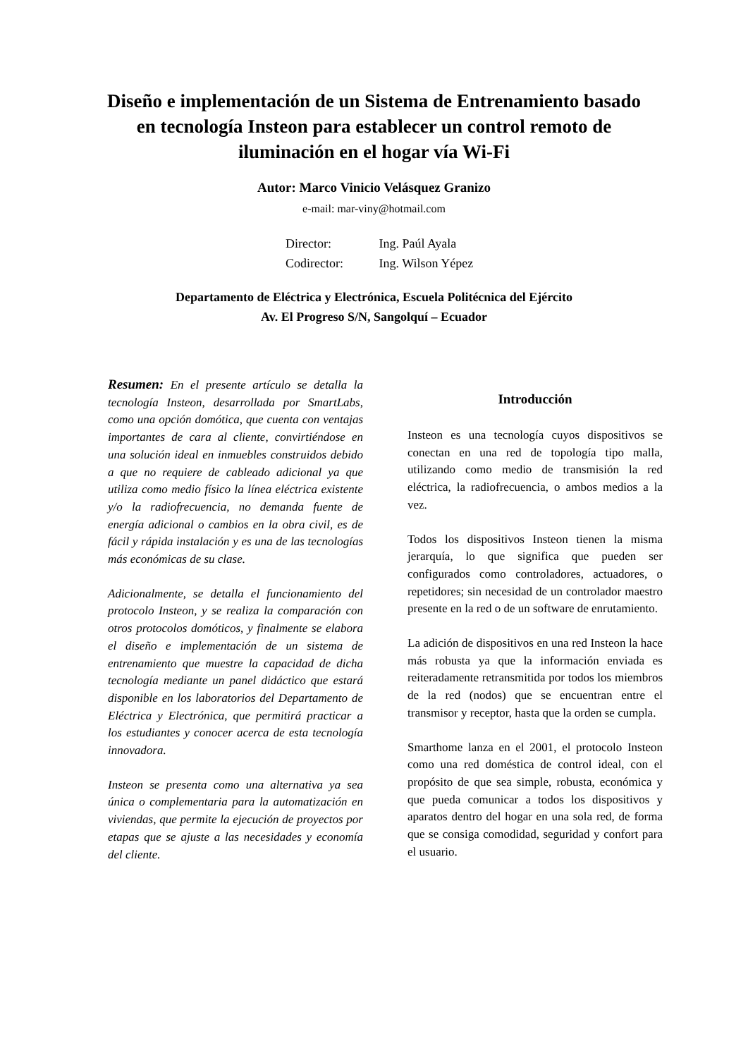Diseño e implementación de un Sistema de Entrenamiento basado en tecnología Insteon para establecer un control remoto de iluminación en el hogar vía Wi-Fi
Autor: Marco Vinicio Velásquez Granizo
e-mail: mar-viny@hotmail.com
Director: Ing. Paúl Ayala
Codirector: Ing. Wilson Yépez
Departamento de Eléctrica y Electrónica, Escuela Politécnica del Ejército
Av. El Progreso S/N, Sangolquí – Ecuador
Resumen: En el presente artículo se detalla la tecnología Insteon, desarrollada por SmartLabs, como una opción domótica, que cuenta con ventajas importantes de cara al cliente, convirtiéndose en una solución ideal en inmuebles construidos debido a que no requiere de cableado adicional ya que utiliza como medio físico la línea eléctrica existente y/o la radiofrecuencia, no demanda fuente de energía adicional o cambios en la obra civil, es de fácil y rápida instalación y es una de las tecnologías más económicas de su clase.
Adicionalmente, se detalla el funcionamiento del protocolo Insteon, y se realiza la comparación con otros protocolos domóticos, y finalmente se elabora el diseño e implementación de un sistema de entrenamiento que muestre la capacidad de dicha tecnología mediante un panel didáctico que estará disponible en los laboratorios del Departamento de Eléctrica y Electrónica, que permitirá practicar a los estudiantes y conocer acerca de esta tecnología innovadora.
Insteon se presenta como una alternativa ya sea única o complementaria para la automatización en viviendas, que permite la ejecución de proyectos por etapas que se ajuste a las necesidades y economía del cliente.
Introducción
Insteon es una tecnología cuyos dispositivos se conectan en una red de topología tipo malla, utilizando como medio de transmisión la red eléctrica, la radiofrecuencia, o ambos medios a la vez.
Todos los dispositivos Insteon tienen la misma jerarquía, lo que significa que pueden ser configurados como controladores, actuadores, o repetidores; sin necesidad de un controlador maestro presente en la red o de un software de enrutamiento.
La adición de dispositivos en una red Insteon la hace más robusta ya que la información enviada es reiteradamente retransmitida por todos los miembros de la red (nodos) que se encuentran entre el transmisor y receptor, hasta que la orden se cumpla.
Smarthome lanza en el 2001, el protocolo Insteon como una red doméstica de control ideal, con el propósito de que sea simple, robusta, económica y que pueda comunicar a todos los dispositivos y aparatos dentro del hogar en una sola red, de forma que se consiga comodidad, seguridad y confort para el usuario.